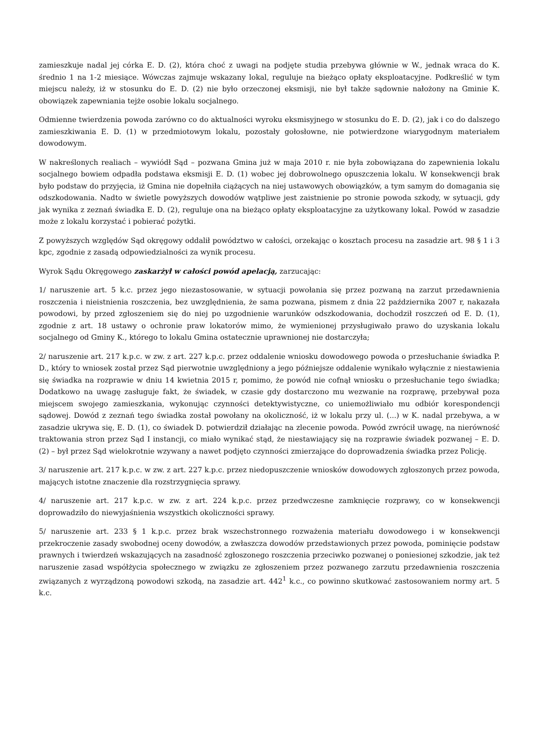zamieszkuje nadal jej córka E. D. (2), która choć z uwagi na podjęte studia przebywa głównie w W., jednak wraca do K. średnio 1 na 1-2 miesiące. Wówczas zajmuje wskazany lokal, reguluje na bieżąco opłaty eksploatacyjne. Podkreślić w tym miejscu należy, iż w stosunku do E. D. (2) nie było orzeczonej eksmisji, nie był także sądownie nałożony na Gminie K. obowiązek zapewniania tejże osobie lokalu socjalnego.
Odmienne twierdzenia powoda zarówno co do aktualności wyroku eksmisyjnego w stosunku do E. D. (2), jak i co do dalszego zamieszkiwania E. D. (1) w przedmiotowym lokalu, pozostały gołosłowne, nie potwierdzone wiarygodnym materiałem dowodowym.
W nakreślonych realiach – wywiódł Sąd – pozwana Gmina już w maja 2010 r. nie była zobowiązana do zapewnienia lokalu socjalnego bowiem odpadła podstawa eksmisji E. D. (1) wobec jej dobrowolnego opuszczenia lokalu. W konsekwencji brak było podstaw do przyjęcia, iż Gmina nie dopełniła ciążących na niej ustawowych obowiązków, a tym samym do domagania się odszkodowania. Nadto w świetle powyższych dowodów wątpliwe jest zaistnienie po stronie powoda szkody, w sytuacji, gdy jak wynika z zeznań świadka E. D. (2), reguluje ona na bieżąco opłaty eksploatacyjne za użytkowany lokal. Powód w zasadzie może z lokalu korzystać i pobierać pożytki.
Z powyższych względów Sąd okręgowy oddalił powództwo w całości, orzekając o kosztach procesu na zasadzie art. 98 § 1 i 3 kpc, zgodnie z zasadą odpowiedzialności za wynik procesu.
Wyrok Sądu Okręgowego zaskarżył w całości powód apelacją, zarzucając:
1/ naruszenie art. 5 k.c. przez jego niezastosowanie, w sytuacji powołania się przez pozwaną na zarzut przedawnienia roszczenia i nieistnienia roszczenia, bez uwzględnienia, że sama pozwana, pismem z dnia 22 października 2007 r, nakazała powodowi, by przed zgłoszeniem się do niej po uzgodnienie warunków odszkodowania, dochodził roszczeń od E. D. (1), zgodnie z art. 18 ustawy o ochronie praw lokatorów mimo, że wymienionej przysługiwało prawo do uzyskania lokalu socjalnego od Gminy K., którego to lokalu Gmina ostatecznie uprawnionej nie dostarczyła;
2/ naruszenie art. 217 k.p.c. w zw. z art. 227 k.p.c. przez oddalenie wniosku dowodowego powoda o przesłuchanie świadka P. D., który to wniosek został przez Sąd pierwotnie uwzględniony a jego późniejsze oddalenie wynikało wyłącznie z niestawienia się świadka na rozprawie w dniu 14 kwietnia 2015 r, pomimo, że powód nie cofnął wniosku o przesłuchanie tego świadka; Dodatkowo na uwagę zasługuje fakt, że świadek, w czasie gdy dostarczono mu wezwanie na rozprawę, przebywał poza miejscem swojego zamieszkania, wykonując czynności detektywistyczne, co uniemożliwiało mu odbiór korespondencji sądowej. Dowód z zeznań tego świadka został powołany na okoliczność, iż w lokalu przy ul. (...) w K. nadal przebywa, a w zasadzie ukrywa się, E. D. (1), co świadek D. potwierdził działając na zlecenie powoda. Powód zwrócił uwagę, na nierówność traktowania stron przez Sąd I instancji, co miało wynikać stąd, że niestawiający się na rozprawie świadek pozwanej – E. D. (2) – był przez Sąd wielokrotnie wzywany a nawet podjęto czynności zmierzające do doprowadzenia świadka przez Policję.
3/ naruszenie art. 217 k.p.c. w zw. z art. 227 k.p.c. przez niedopuszczenie wniosków dowodowych zgłoszonych przez powoda, mających istotne znaczenie dla rozstrzygnięcia sprawy.
4/ naruszenie art. 217 k.p.c. w zw. z art. 224 k.p.c. przez przedwczesne zamknięcie rozprawy, co w konsekwencji doprowadziło do niewyjaśnienia wszystkich okoliczności sprawy.
5/ naruszenie art. 233 § 1 k.p.c. przez brak wszechstronnego rozważenia materiału dowodowego i w konsekwencji przekroczenie zasady swobodnej oceny dowodów, a zwłaszcza dowodów przedstawionych przez powoda, pominięcie podstaw prawnych i twierdzeń wskazujących na zasadność zgłoszonego roszczenia przeciwko pozwanej o poniesionej szkodzie, jak też naruszenie zasad współżycia społecznego w związku ze zgłoszeniem przez pozwanego zarzutu przedawnienia roszczenia związanych z wyrządzoną powodowi szkodą, na zasadzie art. 442<sup>1</sup> k.c., co powinno skutkować zastosowaniem normy art. 5 k.c.